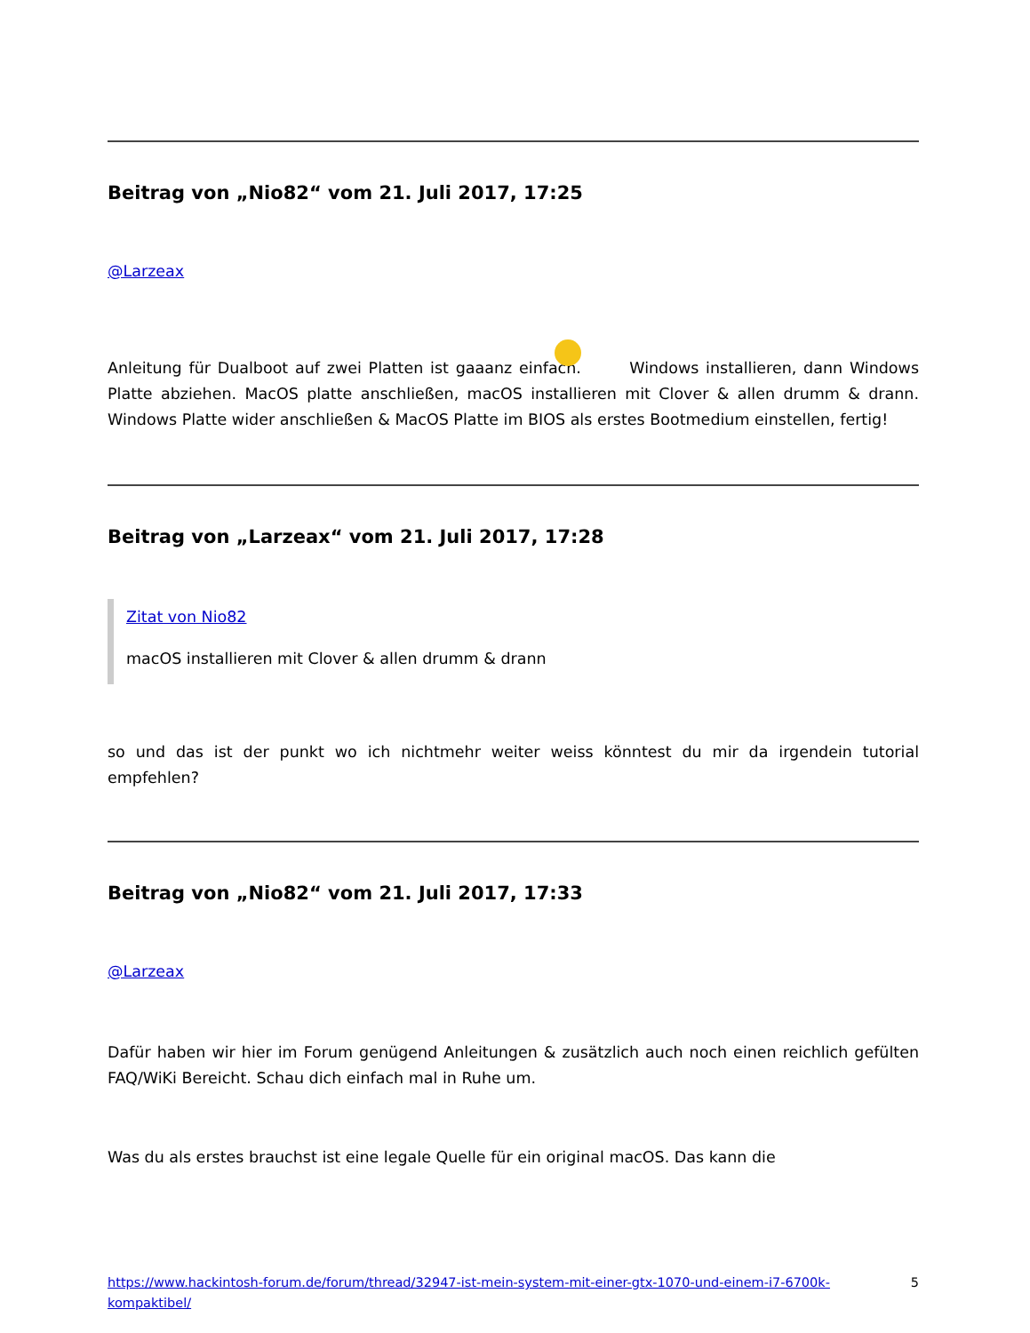Beitrag von „Nio82“ vom 21. Juli 2017, 17:25
@Larzeax
Anleitung für Dualboot auf zwei Platten ist gaaanz einfach. Windows installieren, dann Windows Platte abziehen. MacOS platte anschließen, macOS installieren mit Clover & allen drumm & drann. Windows Platte wider anschließen & MacOS Platte im BIOS als erstes Bootmedium einstellen, fertig!
Beitrag von „Larzeax“ vom 21. Juli 2017, 17:28
Zitat von Nio82
macOS installieren mit Clover & allen drumm & drann
so und das ist der punkt wo ich nichtmehr weiter weiss könntest du mir da irgendein tutorial empfehlen?
Beitrag von „Nio82“ vom 21. Juli 2017, 17:33
@Larzeax
Dafür haben wir hier im Forum genügend Anleitungen & zusätzlich auch noch einen reichlich gefülten FAQ/WiKi Bereicht. Schau dich einfach mal in Ruhe um.
Was du als erstes brauchst ist eine legale Quelle für ein original macOS. Das kann die
https://www.hackintosh-forum.de/forum/thread/32947-ist-mein-system-mit-einer-gtx-1070-und-einem-i7-6700k-kompaktibel/ 5